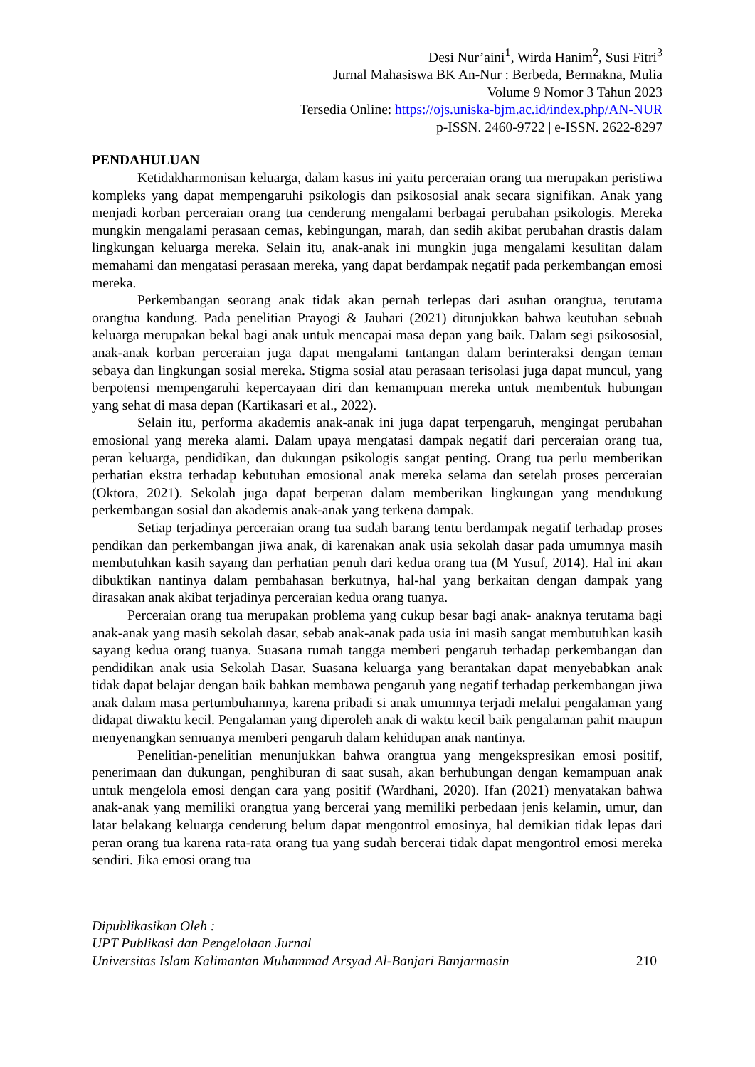Desi Nur’aini<sup>1</sup>, Wirda Hanim<sup>2</sup>, Susi Fitri<sup>3</sup>
Jurnal Mahasiswa BK An-Nur : Berbeda, Bermakna, Mulia
Volume 9 Nomor 3 Tahun 2023
Tersedia Online: https://ojs.uniska-bjm.ac.id/index.php/AN-NUR
p-ISSN. 2460-9722 | e-ISSN. 2622-8297
PENDAHULUAN
Ketidakharmonisan keluarga, dalam kasus ini yaitu perceraian orang tua merupakan peristiwa kompleks yang dapat mempengaruhi psikologis dan psikososial anak secara signifikan. Anak yang menjadi korban perceraian orang tua cenderung mengalami berbagai perubahan psikologis. Mereka mungkin mengalami perasaan cemas, kebingungan, marah, dan sedih akibat perubahan drastis dalam lingkungan keluarga mereka. Selain itu, anak-anak ini mungkin juga mengalami kesulitan dalam memahami dan mengatasi perasaan mereka, yang dapat berdampak negatif pada perkembangan emosi mereka.
Perkembangan seorang anak tidak akan pernah terlepas dari asuhan orangtua, terutama orangtua kandung. Pada penelitian Prayogi & Jauhari (2021) ditunjukkan bahwa keutuhan sebuah keluarga merupakan bekal bagi anak untuk mencapai masa depan yang baik. Dalam segi psikososial, anak-anak korban perceraian juga dapat mengalami tantangan dalam berinteraksi dengan teman sebaya dan lingkungan sosial mereka. Stigma sosial atau perasaan terisolasi juga dapat muncul, yang berpotensi mempengaruhi kepercayaan diri dan kemampuan mereka untuk membentuk hubungan yang sehat di masa depan (Kartikasari et al., 2022).
Selain itu, performa akademis anak-anak ini juga dapat terpengaruh, mengingat perubahan emosional yang mereka alami. Dalam upaya mengatasi dampak negatif dari perceraian orang tua, peran keluarga, pendidikan, dan dukungan psikologis sangat penting. Orang tua perlu memberikan perhatian ekstra terhadap kebutuhan emosional anak mereka selama dan setelah proses perceraian (Oktora, 2021). Sekolah juga dapat berperan dalam memberikan lingkungan yang mendukung perkembangan sosial dan akademis anak-anak yang terkena dampak.
Setiap terjadinya perceraian orang tua sudah barang tentu berdampak negatif terhadap proses pendikan dan perkembangan jiwa anak, di karenakan anak usia sekolah dasar pada umumnya masih membutuhkan kasih sayang dan perhatian penuh dari kedua orang tua (M Yusuf, 2014). Hal ini akan dibuktikan nantinya dalam pembahasan berkutnya, hal-hal yang berkaitan dengan dampak yang dirasakan anak akibat terjadinya perceraian kedua orang tuanya.
Perceraian orang tua merupakan problema yang cukup besar bagi anak- anaknya terutama bagi anak-anak yang masih sekolah dasar, sebab anak-anak pada usia ini masih sangat membutuhkan kasih sayang kedua orang tuanya. Suasana rumah tangga memberi pengaruh terhadap perkembangan dan pendidikan anak usia Sekolah Dasar. Suasana keluarga yang berantakan dapat menyebabkan anak tidak dapat belajar dengan baik bahkan membawa pengaruh yang negatif terhadap perkembangan jiwa anak dalam masa pertumbuhannya, karena pribadi si anak umumnya terjadi melalui pengalaman yang didapat diwaktu kecil. Pengalaman yang diperoleh anak di waktu kecil baik pengalaman pahit maupun menyenangkan semuanya memberi pengaruh dalam kehidupan anak nantinya.
Penelitian-penelitian menunjukkan bahwa orangtua yang mengekspresikan emosi positif, penerimaan dan dukungan, penghiburan di saat susah, akan berhubungan dengan kemampuan anak untuk mengelola emosi dengan cara yang positif (Wardhani, 2020). Ifan (2021) menyatakan bahwa anak-anak yang memiliki orangtua yang bercerai yang memiliki perbedaan jenis kelamin, umur, dan latar belakang keluarga cenderung belum dapat mengontrol emosinya, hal demikian tidak lepas dari peran orang tua karena rata-rata orang tua yang sudah bercerai tidak dapat mengontrol emosi mereka sendiri. Jika emosi orang tua
Dipublikasikan Oleh :
UPT Publikasi dan Pengelolaan Jurnal
Universitas Islam Kalimantan Muhammad Arsyad Al-Banjari Banjarmasin 210